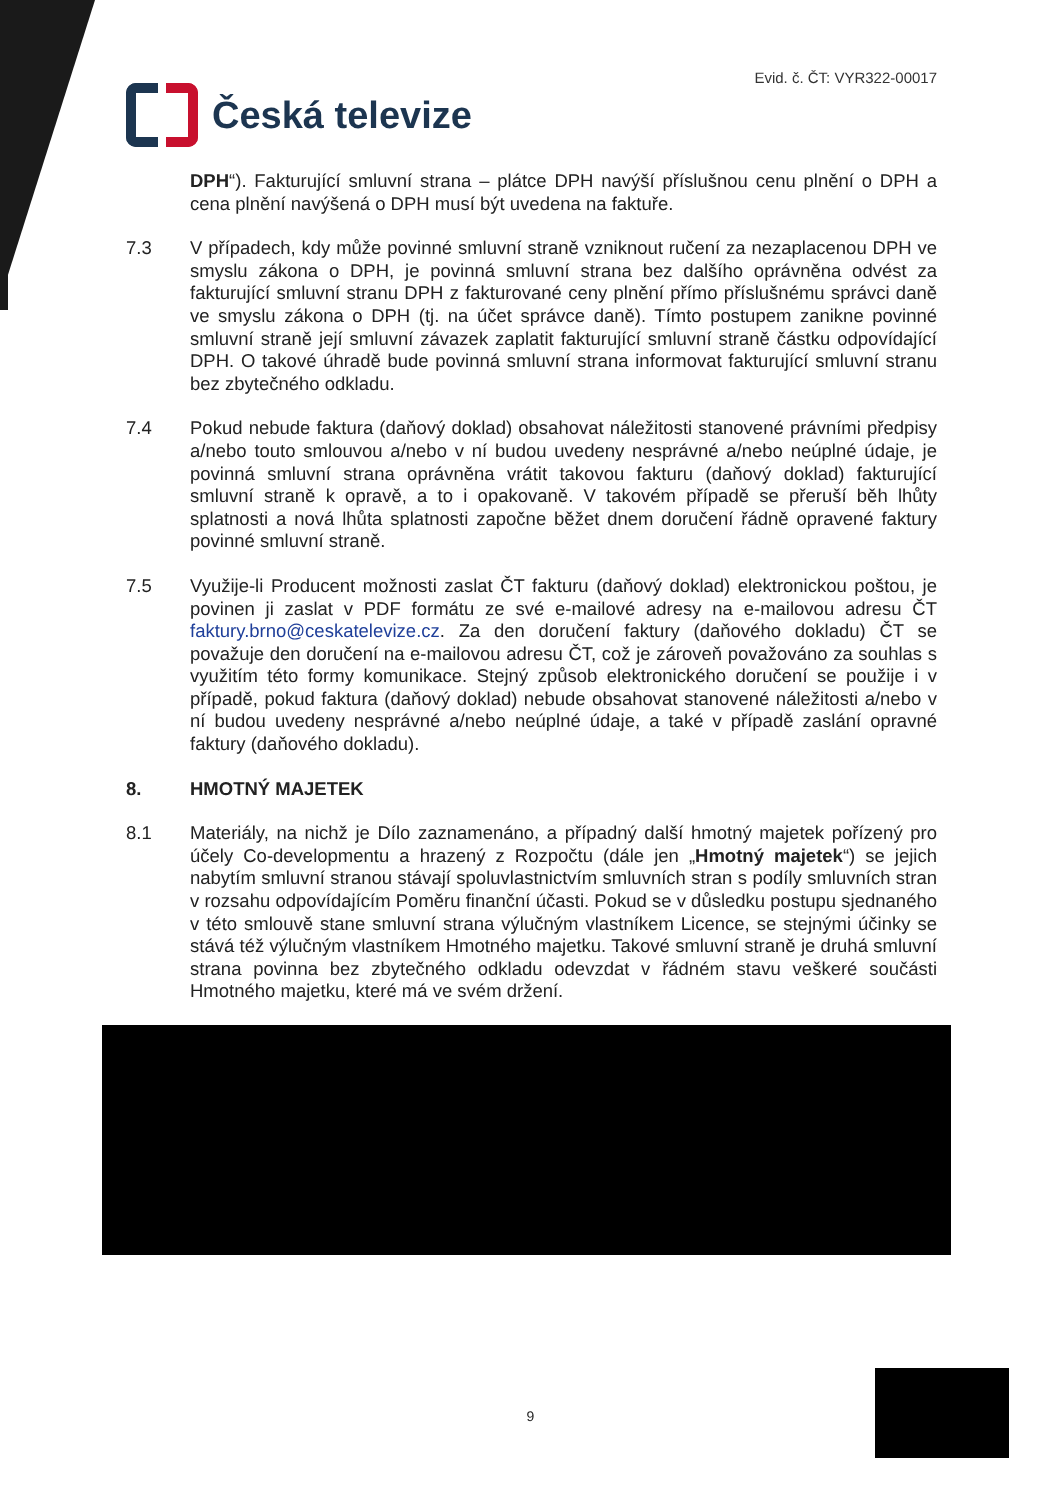Česká televize
Evid. č. ČT: VYR322-00017
DPH“). Fakturující smluvní strana – plátce DPH navýší příslušnou cenu plnění o DPH a cena plnění navýšená o DPH musí být uvedena na faktuře.
7.3 V případech, kdy může povinné smluvní straně vzniknout ručení za nezaplacenou DPH ve smyslu zákona o DPH, je povinná smluvní strana bez dalšího oprávněna odvést za fakturující smluvní stranu DPH z fakturované ceny plnění přímo příslušnému správci daně ve smyslu zákona o DPH (tj. na účet správce daně). Tímto postupem zanikne povinné smluvní straně její smluvní závazek zaplatit fakturující smluvní straně částku odpovídající DPH. O takové úhradě bude povinná smluvní strana informovat fakturující smluvní stranu bez zbytečného odkladu.
7.4 Pokud nebude faktura (daňový doklad) obsahovat náležitosti stanovené právními předpisy a/nebo touto smlouvou a/nebo v ní budou uvedeny nesprávné a/nebo neúplné údaje, je povinná smluvní strana oprávněna vrátit takovou fakturu (daňový doklad) fakturující smluvní straně k opravě, a to i opakovaně. V takovém případě se přeruší běh lhůty splatnosti a nová lhůta splatnosti započne běžet dnem doručení řádně opravené faktury povinné smluvní straně.
7.5 Využije-li Producent možnosti zaslat ČT fakturu (daňový doklad) elektronickou poštou, je povinen ji zaslat v PDF formátu ze své e-mailové adresy na e-mailovou adresu ČT faktury.brno@ceskatelevize.cz. Za den doručení faktury (daňového dokladu) ČT se považuje den doručení na e-mailovou adresu ČT, což je zároveň považováno za souhlas s využitím této formy komunikace. Stejný způsob elektronického doručení se použije i v případě, pokud faktura (daňový doklad) nebude obsahovat stanovené náležitosti a/nebo v ní budou uvedeny nesprávné a/nebo neúplné údaje, a také v případě zaslání opravné faktury (daňového dokladu).
8. HMOTNÝ MAJETEK
8.1 Materiály, na nichž je Dílo zaznamenáno, a případný další hmotný majetek pořízený pro účely Co-developmentu a hrazený z Rozpočtu (dále jen „Hmotný majetek“) se jejich nabytím smluvní stranou stávají spoluvlastnictvím smluvních stran s podíly smluvních stran v rozsahu odpovídajícím Poměru finanční účasti. Pokud se v důsledku postupu sjednaného v této smlouvě stane smluvní strana výlučným vlastníkem Licence, se stejnými účinky se stává též výlučným vlastníkem Hmotného majetku. Takové smluvní straně je druhá smluvní strana povinna bez zbytečného odkladu odevzdat v řádném stavu veškeré součásti Hmotného majetku, které má ve svém držení.
9